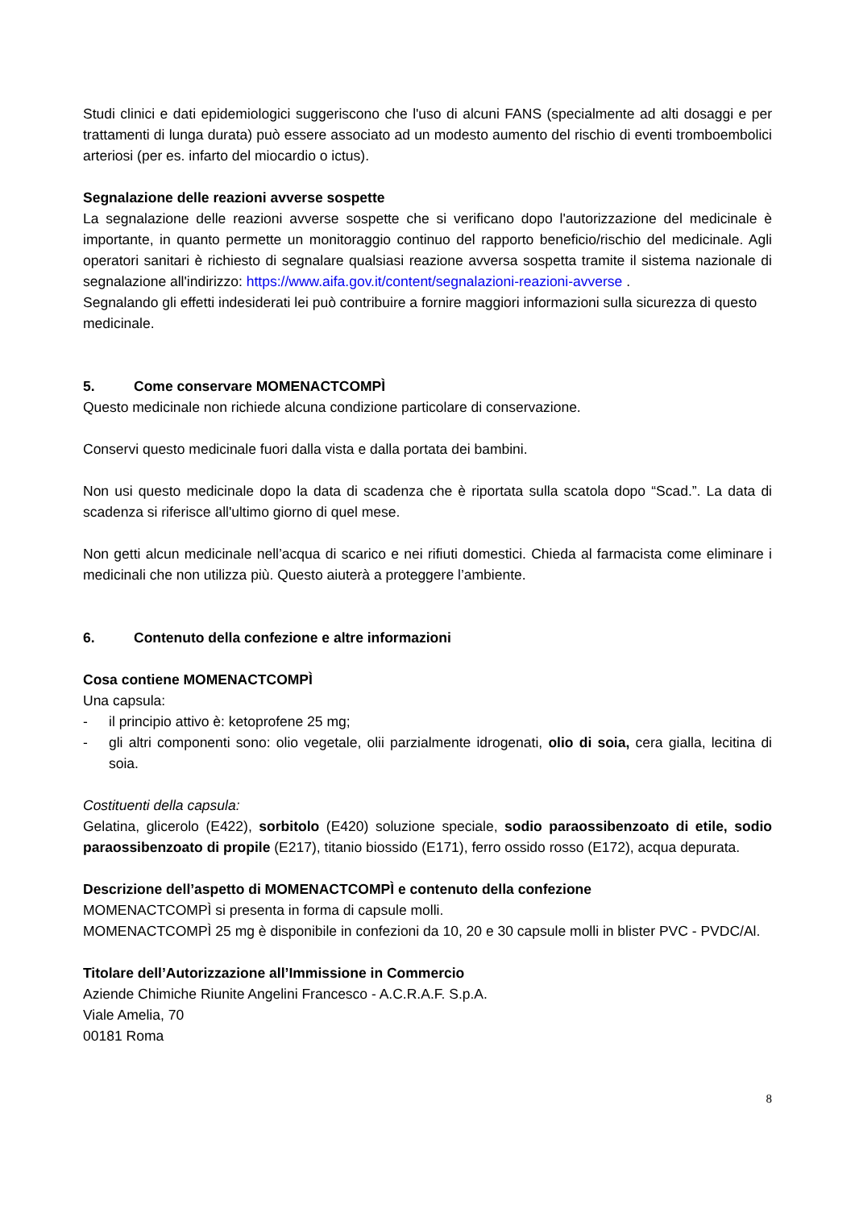Studi clinici e dati epidemiologici suggeriscono che l'uso di alcuni FANS (specialmente ad alti dosaggi e per trattamenti di lunga durata) può essere associato ad un modesto aumento del rischio di eventi tromboembolici arteriosi (per es. infarto del miocardio o ictus).
Segnalazione delle reazioni avverse sospette
La segnalazione delle reazioni avverse sospette che si verificano dopo l'autorizzazione del medicinale è importante, in quanto permette un monitoraggio continuo del rapporto beneficio/rischio del medicinale. Agli operatori sanitari è richiesto di segnalare qualsiasi reazione avversa sospetta tramite il sistema nazionale di segnalazione all'indirizzo: https://www.aifa.gov.it/content/segnalazioni-reazioni-avverse .
Segnalando gli effetti indesiderati lei può contribuire a fornire maggiori informazioni sulla sicurezza di questo medicinale.
5. Come conservare MOMENACTCOMPÌ
Questo medicinale non richiede alcuna condizione particolare di conservazione.
Conservi questo medicinale fuori dalla vista e dalla portata dei bambini.
Non usi questo medicinale dopo la data di scadenza che è riportata sulla scatola dopo “Scad.”. La data di scadenza si riferisce all'ultimo giorno di quel mese.
Non getti alcun medicinale nell’acqua di scarico e nei rifiuti domestici. Chieda al farmacista come eliminare i medicinali che non utilizza più. Questo aiuterà a proteggere l’ambiente.
6. Contenuto della confezione e altre informazioni
Cosa contiene MOMENACTCOMPÌ
Una capsula:
- il principio attivo è: ketoprofene 25 mg;
- gli altri componenti sono: olio vegetale, olii parzialmente idrogenati, olio di soia, cera gialla, lecitina di soia.
Costituenti della capsula:
Gelatina, glicerolo (E422), sorbitolo (E420) soluzione speciale, sodio paraossibenzoato di etile, sodio paraossibenzoato di propile (E217), titanio biossido (E171), ferro ossido rosso (E172), acqua depurata.
Descrizione dell’aspetto di MOMENACTCOMPÌ e contenuto della confezione
MOMENACTCOMPÌ si presenta in forma di capsule molli.
MOMENACTCOMPÌ 25 mg è disponibile in confezioni da 10, 20 e 30 capsule molli in blister PVC - PVDC/Al.
Titolare dell’Autorizzazione all’Immissione in Commercio
Aziende Chimiche Riunite Angelini Francesco - A.C.R.A.F. S.p.A.
Viale Amelia, 70
00181 Roma
8